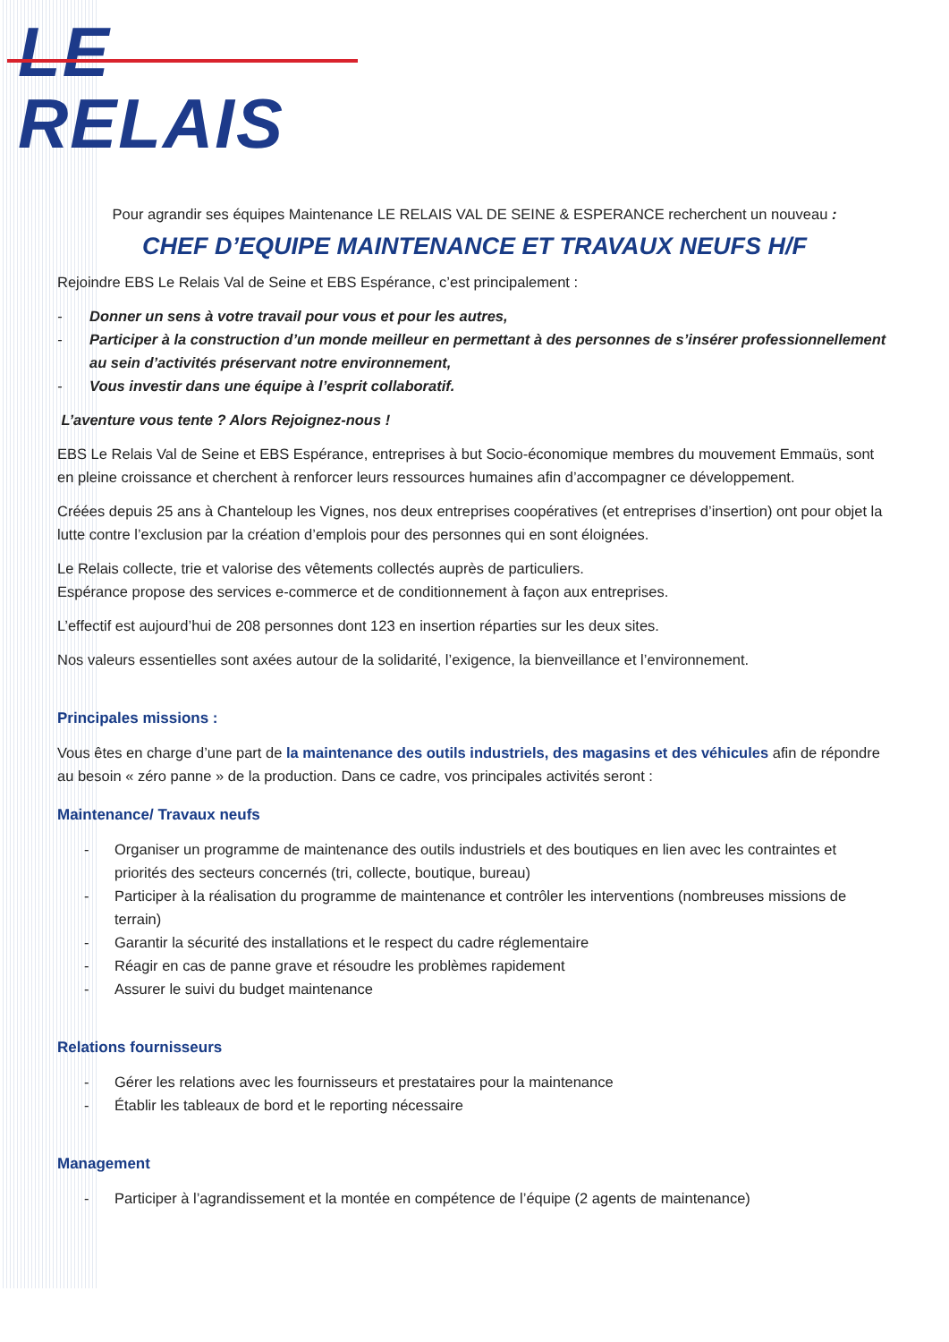LE RELAIS
Pour agrandir ses équipes Maintenance LE RELAIS VAL DE SEINE & ESPERANCE recherchent un nouveau :
CHEF D’EQUIPE MAINTENANCE ET TRAVAUX NEUFS H/F
Rejoindre EBS Le Relais Val de Seine et EBS Espérance, c’est principalement :
- Donner un sens à votre travail pour vous et pour les autres,
- Participer à la construction d’un monde meilleur en permettant à des personnes de s’insérer professionnellement au sein d’activités préservant notre environnement,
- Vous investir dans une équipe à l’esprit collaboratif.
L’aventure vous tente ? Alors Rejoignez-nous !
EBS Le Relais Val de Seine et EBS Espérance, entreprises à but Socio-économique membres du mouvement Emmaüs, sont en pleine croissance et cherchent à renforcer leurs ressources humaines afin d’accompagner ce développement.
Créées depuis 25 ans à Chanteloup les Vignes, nos deux entreprises coopératives (et entreprises d’insertion) ont pour objet la lutte contre l’exclusion par la création d’emplois pour des personnes qui en sont éloignées.
Le Relais collecte, trie et valorise des vêtements collectés auprès de particuliers.
Espérance propose des services e-commerce et de conditionnement à façon aux entreprises.
L’effectif est aujourd’hui de 208 personnes dont 123 en insertion réparties sur les deux sites.
Nos valeurs essentielles sont axées autour de la solidarité, l’exigence, la bienveillance et l’environnement.
Principales missions :
Vous êtes en charge d’une part de la maintenance des outils industriels, des magasins et des véhicules afin de répondre au besoin « zéro panne » de la production. Dans ce cadre, vos principales activités seront :
Maintenance/ Travaux neufs
- Organiser un programme de maintenance des outils industriels et des boutiques en lien avec les contraintes et priorités des secteurs concernés (tri, collecte, boutique, bureau)
- Participer à la réalisation du programme de maintenance et contrôler les interventions (nombreuses missions de terrain)
- Garantir la sécurité des installations et le respect du cadre réglementaire
- Réagir en cas de panne grave et résoudre les problèmes rapidement
- Assurer le suivi du budget maintenance
Relations fournisseurs
- Gérer les relations avec les fournisseurs et prestataires pour la maintenance
- Établir les tableaux de bord et le reporting nécessaire
Management
- Participer à l’agrandissement et la montée en compétence de l’équipe (2 agents de maintenance)